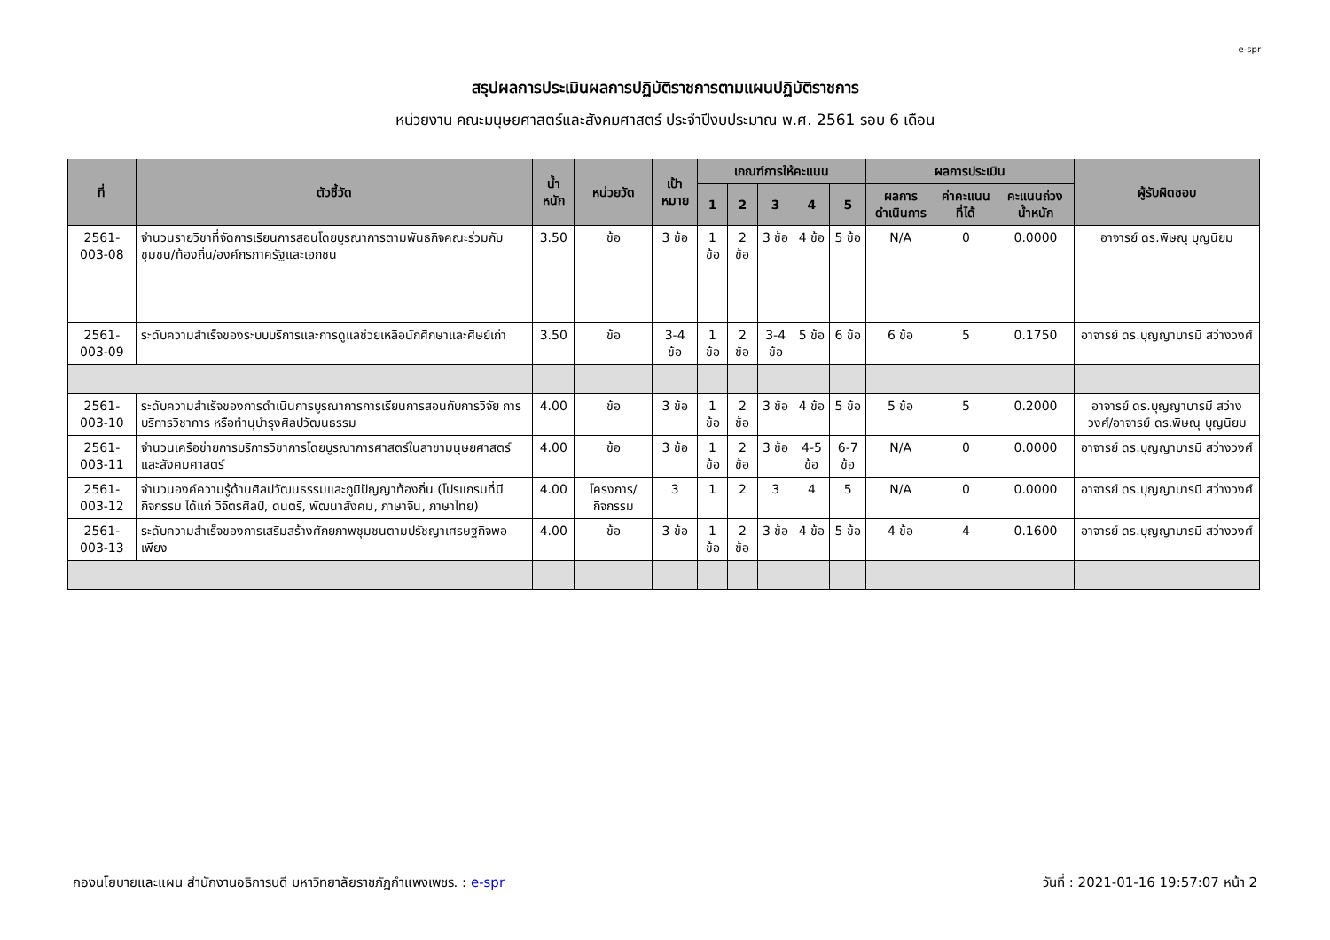e-spr
สรุปผลการประเมินผลการปฏิบัติราชการตามแผนปฏิบัติราชการ
หน่วยงาน คณะมนุษยศาสตร์และสังคมศาสตร์ ประจำปีงบประมาณ พ.ศ. 2561 รอบ 6 เดือน
| ที่ | ตัวชี้วัด | น้ำหนัก | หน่วยวัด | เป้าหมาย | เกณฑ์การให้คะแนน | | | | | ผลการประเมิน | | | ผู้รับผิดชอบ |
| --- | --- | --- | --- | --- | --- | --- | --- | --- | --- | --- | --- | --- | --- |
| | | | | | 1 | 2 | 3 | 4 | 5 | ผลการดำเนินการ | ค่าคะแนนที่ได้ | คะแนนถ่วงน้ำหนัก | |
| 2561-003-08 | จำนวนรายวิชาที่จัดการเรียนการสอนโดยบูรณาการตามพันธกิจคณะร่วมกับชุมชน/ท้องถิ่น/องค์กรภาครัฐและเอกชน | 3.50 | ข้อ | 3 ข้อ | 1 ข้อ | 2 ข้อ | 3 ข้อ | 4 ข้อ | 5 ข้อ | N/A | 0 | 0.0000 | อาจารย์ ดร.พิษณุ บุญนิยม |
| 2561-003-09 | ระดับความสำเร็จของระบบบริการและการดูแลช่วยเหลือนักศึกษาและศิษย์เก่า | 3.50 | ข้อ | 3-4 ข้อ | 1 ข้อ | 2 ข้อ | 3-4 ข้อ | 5 ข้อ | 6 ข้อ | 6 ข้อ | 5 | 0.1750 | อาจารย์ ดร.บุญญาบารมี สว่างวงศ์ |
| 2561-003-10 | ระดับความสำเร็จของการดำเนินการบูรณาการการเรียนการสอนกับการวิจัย การบริการวิชาการ หรือทำนุบำรุงศิลปวัฒนธรรม | 4.00 | ข้อ | 3 ข้อ | 1 ข้อ | 2 ข้อ | 3 ข้อ | 4 ข้อ | 5 ข้อ | 5 ข้อ | 5 | 0.2000 | อาจารย์ ดร.บุญญาบารมี สว่างวงศ์/อาจารย์ ดร.พิษณุ บุญนิยม |
| 2561-003-11 | จำนวนเครือข่ายการบริการวิชาการโดยบูรณาการศาสตร์ในสาขามนุษยศาสตร์และสังคมศาสตร์ | 4.00 | ข้อ | 3 ข้อ | 1 ข้อ | 2 ข้อ | 3 ข้อ | 4-5 ข้อ | 6-7 ข้อ | N/A | 0 | 0.0000 | อาจารย์ ดร.บุญญาบารมี สว่างวงศ์ |
| 2561-003-12 | จำนวนองค์ความรู้ด้านศิลปวัฒนธรรมและภูมิปัญญาท้องถิ่น (โปรแกรมที่มีกิจกรรม ได้แก่ วิจิตรศิลป์, ดนตรี, พัฒนาสังคม, ภาษาจีน, ภาษาไทย) | 4.00 | โครงการ/กิจกรรม | 3 | 1 | 2 | 3 | 4 | 5 | N/A | 0 | 0.0000 | อาจารย์ ดร.บุญญาบารมี สว่างวงศ์ |
| 2561-003-13 | ระดับความสำเร็จของการเสริมสร้างศักยภาพชุมชนตามปรัชญาเศรษฐกิจพอเพียง | 4.00 | ข้อ | 3 ข้อ | 1 ข้อ | 2 ข้อ | 3 ข้อ | 4 ข้อ | 5 ข้อ | 4 ข้อ | 4 | 0.1600 | อาจารย์ ดร.บุญญาบารมี สว่างวงศ์ |
กองนโยบายและแผน สำนักงานอธิการบดี มหาวิทยาลัยราชภัฏกำแพงเพชร. : e-spr วันที่ : 2021-01-16 19:57:07 หน้า 2